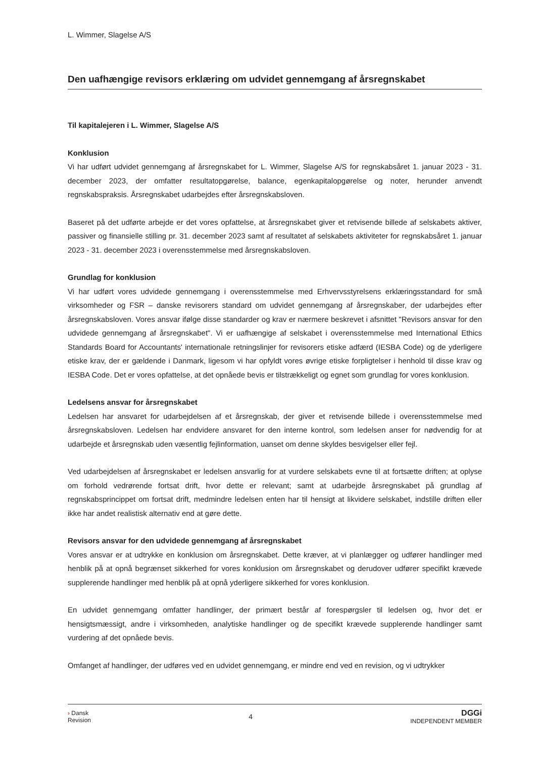L. Wimmer, Slagelse A/S
Den uafhængige revisors erklæring om udvidet gennemgang af årsregnskabet
Til kapitalejeren i L. Wimmer, Slagelse A/S
Konklusion
Vi har udført udvidet gennemgang af årsregnskabet for L. Wimmer, Slagelse A/S for regnskabsåret 1. januar 2023 - 31. december 2023, der omfatter resultatopgørelse, balance, egenkapitalopgørelse og noter, herunder anvendt regnskabspraksis. Årsregnskabet udarbejdes efter årsregnskabsloven.
Baseret på det udførte arbejde er det vores opfattelse, at årsregnskabet giver et retvisende billede af selskabets aktiver, passiver og finansielle stilling pr. 31. december 2023 samt af resultatet af selskabets aktiviteter for regnskabsåret 1. januar 2023 - 31. december 2023 i overensstemmelse med årsregnskabsloven.
Grundlag for konklusion
Vi har udført vores udvidede gennemgang i overensstemmelse med Erhvervsstyrelsens erklæringsstandard for små virksomheder og FSR – danske revisorers standard om udvidet gennemgang af årsregnskaber, der udarbejdes efter årsregnskabsloven. Vores ansvar ifølge disse standarder og krav er nærmere beskrevet i afsnittet "Revisors ansvar for den udvidede gennemgang af årsregnskabet". Vi er uafhængige af selskabet i overensstemmelse med International Ethics Standards Board for Accountants' internationale retningslinjer for revisorers etiske adfærd (IESBA Code) og de yderligere etiske krav, der er gældende i Danmark, ligesom vi har opfyldt vores øvrige etiske forpligtelser i henhold til disse krav og IESBA Code. Det er vores opfattelse, at det opnåede bevis er tilstrækkeligt og egnet som grundlag for vores konklusion.
Ledelsens ansvar for årsregnskabet
Ledelsen har ansvaret for udarbejdelsen af et årsregnskab, der giver et retvisende billede i overensstemmelse med årsregnskabsloven. Ledelsen har endvidere ansvaret for den interne kontrol, som ledelsen anser for nødvendig for at udarbejde et årsregnskab uden væsentlig fejlinformation, uanset om denne skyldes besvigelser eller fejl.
Ved udarbejdelsen af årsregnskabet er ledelsen ansvarlig for at vurdere selskabets evne til at fortsætte driften; at oplyse om forhold vedrørende fortsat drift, hvor dette er relevant; samt at udarbejde årsregnskabet på grundlag af regnskabsprincippet om fortsat drift, medmindre ledelsen enten har til hensigt at likvidere selskabet, indstille driften eller ikke har andet realistisk alternativ end at gøre dette.
Revisors ansvar for den udvidede gennemgang af årsregnskabet
Vores ansvar er at udtrykke en konklusion om årsregnskabet. Dette kræver, at vi planlægger og udfører handlinger med henblik på at opnå begrænset sikkerhed for vores konklusion om årsregnskabet og derudover udfører specifikt krævede supplerende handlinger med henblik på at opnå yderligere sikkerhed for vores konklusion.
En udvidet gennemgang omfatter handlinger, der primært består af forespørgsler til ledelsen og, hvor det er hensigtsmæssigt, andre i virksomheden, analytiske handlinger og de specifikt krævede supplerende handlinger samt vurdering af det opnåede bevis.
Omfanget af handlinger, der udføres ved en udvidet gennemgang, er mindre end ved en revision, og vi udtrykker
› Dansk
Revision
4
DGGi
INDEPENDENT MEMBER